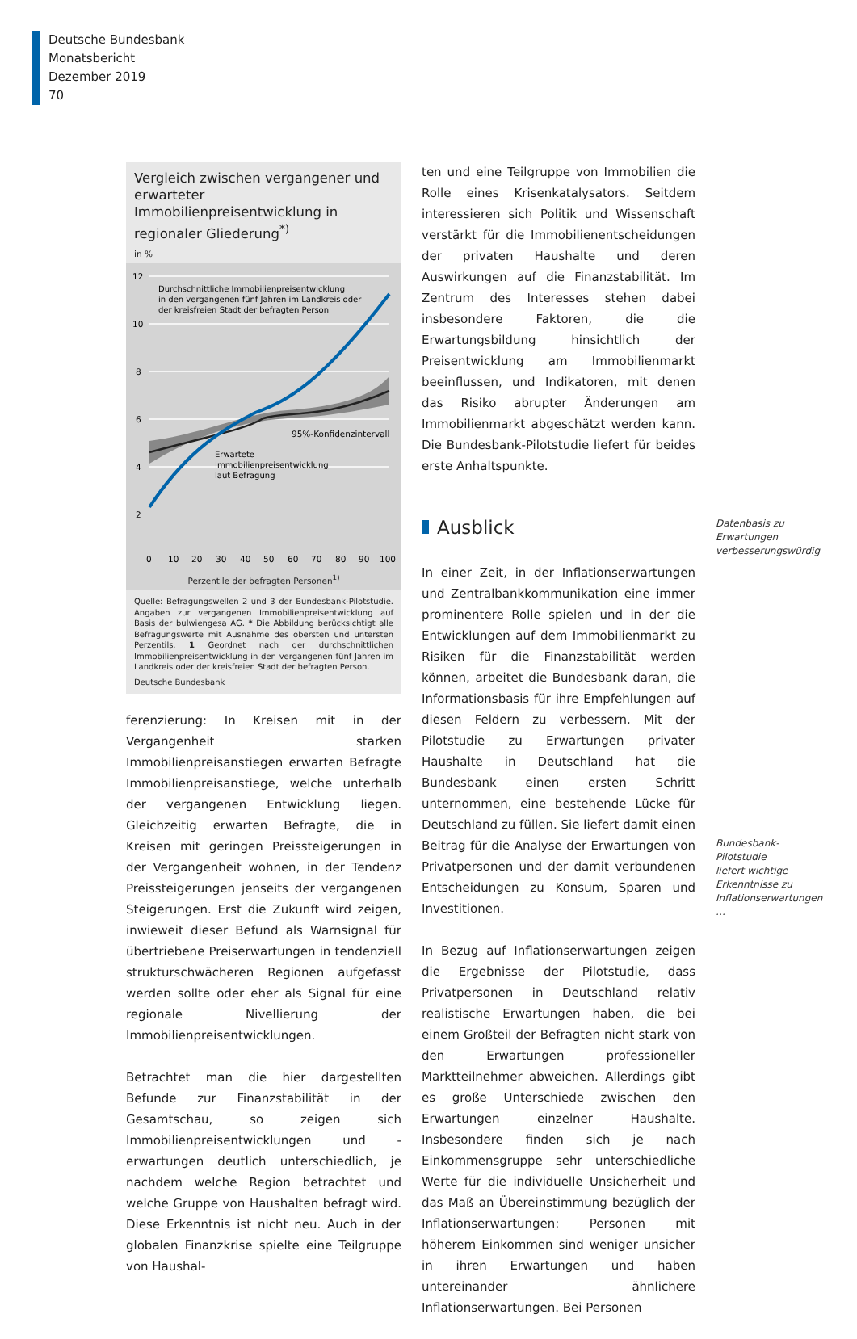Deutsche Bundesbank
Monatsbericht
Dezember 2019
70
Vergleich zwischen vergangener und erwarteter Immobilienpreisentwicklung in regionaler Gliederung<sup>*)</sup>
in %
12
10
8
6
4
2
Durchschnittliche Immobilienpreisentwicklung
in den vergangenen fünf Jahren im Landkreis oder
der kreisfreien Stadt der befragten Person
95%-Konfidenzintervall
Erwartete
Immobilienpreisentwicklung
laut Befragung
0
10
20
30
40
50
60
70
80
90
100
Perzentile der befragten Personen<sup>1)</sup>
Quelle: Befragungswellen 2 und 3 der Bundesbank-Pilotstudie. Angaben zur vergangenen Immobilienpreisentwicklung auf Basis der bulwiengesa AG. * Die Abbildung berücksichtigt alle Befragungswerte mit Ausnahme des obersten und untersten Perzentils. 1 Geordnet nach der durchschnittlichen Immobilienpreisentwicklung in den vergangenen fünf Jahren im Landkreis oder der kreisfreien Stadt der befragten Person.
Deutsche Bundesbank
ferenzierung: In Kreisen mit in der Vergangenheit starken Immobilienpreisanstiegen erwarten Befragte Immobilienpreisanstiege, welche unterhalb der vergangenen Entwicklung liegen. Gleichzeitig erwarten Befragte, die in Kreisen mit geringen Preissteigerungen in der Vergangenheit wohnen, in der Tendenz Preissteigerungen jenseits der vergangenen Steigerungen. Erst die Zukunft wird zeigen, inwieweit dieser Befund als Warnsignal für übertriebene Preiserwartungen in tendenziell strukturschwächeren Regionen aufgefasst werden sollte oder eher als Signal für eine regionale Nivellierung der Immobilienpreisentwicklungen.
Betrachtet man die hier dargestellten Befunde zur Finanzstabilität in der Gesamtschau, so zeigen sich Immobilienpreisentwicklungen und -erwartungen deutlich unterschiedlich, je nachdem welche Region betrachtet und welche Gruppe von Haushalten befragt wird. Diese Erkenntnis ist nicht neu. Auch in der globalen Finanzkrise spielte eine Teilgruppe von Haushal-
ten und eine Teilgruppe von Immobilien die Rolle eines Krisenkatalysators. Seitdem interessieren sich Politik und Wissenschaft verstärkt für die Immobilienentscheidungen der privaten Haushalte und deren Auswirkungen auf die Finanzstabilität. Im Zentrum des Interesses stehen dabei insbesondere Faktoren, die die Erwartungsbildung hinsichtlich der Preisentwicklung am Immobilienmarkt beeinflussen, und Indikatoren, mit denen das Risiko abrupter Änderungen am Immobilienmarkt abgeschätzt werden kann. Die Bundesbank-Pilotstudie liefert für beides erste Anhaltspunkte.
Ausblick
In einer Zeit, in der Inflationserwartungen und Zentralbankkommunikation eine immer prominentere Rolle spielen und in der die Entwicklungen auf dem Immobilienmarkt zu Risiken für die Finanzstabilität werden können, arbeitet die Bundesbank daran, die Informationsbasis für ihre Empfehlungen auf diesen Feldern zu verbessern. Mit der Pilotstudie zu Erwartungen privater Haushalte in Deutschland hat die Bundesbank einen ersten Schritt unternommen, eine bestehende Lücke für Deutschland zu füllen. Sie liefert damit einen Beitrag für die Analyse der Erwartungen von Privatpersonen und der damit verbundenen Entscheidungen zu Konsum, Sparen und Investitionen.
In Bezug auf Inflationserwartungen zeigen die Ergebnisse der Pilotstudie, dass Privatpersonen in Deutschland relativ realistische Erwartungen haben, die bei einem Großteil der Befragten nicht stark von den Erwartungen professioneller Marktteilnehmer abweichen. Allerdings gibt es große Unterschiede zwischen den Erwartungen einzelner Haushalte. Insbesondere finden sich je nach Einkommensgruppe sehr unterschiedliche Werte für die individuelle Unsicherheit und das Maß an Übereinstimmung bezüglich der Inflationserwartungen: Personen mit höherem Einkommen sind weniger unsicher in ihren Erwartungen und haben untereinander ähnlichere Inflationserwartungen. Bei Personen
Datenbasis zu Erwartungen verbesserungswürdig
Bundesbank-Pilotstudie liefert wichtige Erkenntnisse zu Inflationserwartungen …